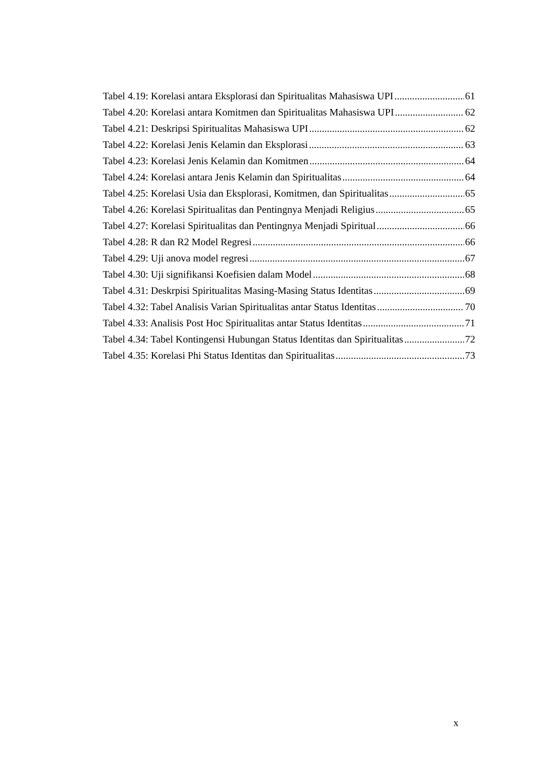Tabel 4.19: Korelasi antara Eksplorasi dan Spiritualitas Mahasiswa UPI 61
Tabel 4.20: Korelasi antara Komitmen dan Spiritualitas Mahasiswa UPI 62
Tabel 4.21: Deskripsi Spiritualitas Mahasiswa UPI 62
Tabel 4.22: Korelasi Jenis Kelamin dan Eksplorasi 63
Tabel 4.23: Korelasi Jenis Kelamin dan Komitmen 64
Tabel 4.24: Korelasi antara Jenis Kelamin dan Spiritualitas 64
Tabel 4.25: Korelasi Usia dan Eksplorasi, Komitmen, dan Spiritualitas 65
Tabel 4.26: Korelasi Spiritualitas dan Pentingnya Menjadi Religius 65
Tabel 4.27: Korelasi Spiritualitas dan Pentingnya Menjadi Spiritual 66
Tabel 4.28: R dan R2 Model Regresi 66
Tabel 4.29: Uji anova model regresi 67
Tabel 4.30: Uji signifikansi Koefisien dalam Model 68
Tabel 4.31: Deskrpisi Spiritualitas Masing-Masing Status Identitas 69
Tabel 4.32: Tabel Analisis Varian Spiritualitas antar Status Identitas 70
Tabel 4.33: Analisis Post Hoc Spiritualitas antar Status Identitas 71
Tabel 4.34: Tabel Kontingensi Hubungan Status Identitas dan Spiritualitas 72
Tabel 4.35: Korelasi Phi Status Identitas dan Spiritualitas 73
x